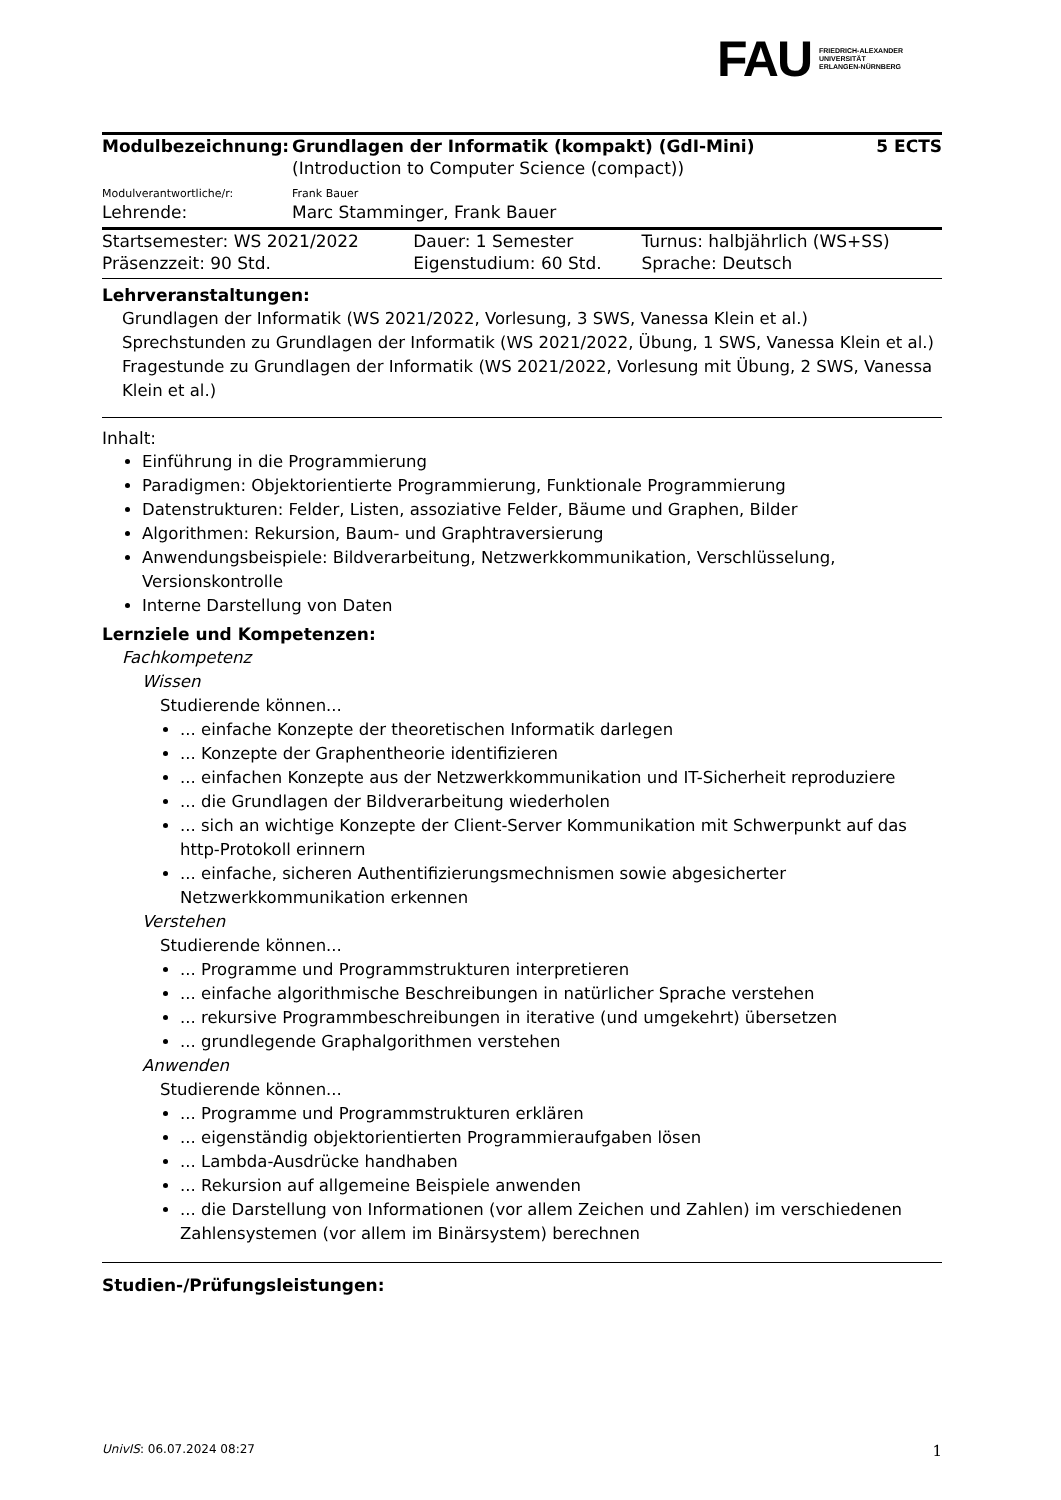FAU FRIEDRICH-ALEXANDER
UNIVERSITÄT
ERLANGEN-NÜRNBERG
| Modulbezeichnung: | Grundlagen der Informatik (kompakt) (GdI-Mini) | 5 ECTS |
| | (Introduction to Computer Science (compact)) | |
| Modulverantwortliche/r: | Frank Bauer | |
| Lehrende: | Marc Stamminger, Frank Bauer | |
| Startsemester: WS 2021/2022 | Dauer: 1 Semester | Turnus: halbjährlich (WS+SS) |
| Präsenzzeit: 90 Std. | Eigenstudium: 60 Std. | Sprache: Deutsch |
Lehrveranstaltungen:
Grundlagen der Informatik (WS 2021/2022, Vorlesung, 3 SWS, Vanessa Klein et al.)
Sprechstunden zu Grundlagen der Informatik (WS 2021/2022, Übung, 1 SWS, Vanessa Klein et al.)
Fragestunde zu Grundlagen der Informatik (WS 2021/2022, Vorlesung mit Übung, 2 SWS, Vanessa Klein et al.)
Inhalt:
Einführung in die Programmierung
Paradigmen: Objektorientierte Programmierung, Funktionale Programmierung
Datenstrukturen: Felder, Listen, assoziative Felder, Bäume und Graphen, Bilder
Algorithmen: Rekursion, Baum- und Graphtraversierung
Anwendungsbeispiele: Bildverarbeitung, Netzwerkkommunikation, Verschlüsselung, Versionskontrolle
Interne Darstellung von Daten
Lernziele und Kompetenzen:
Fachkompetenz
Wissen
Studierende können...
... einfache Konzepte der theoretischen Informatik darlegen
... Konzepte der Graphentheorie identifizieren
... einfachen Konzepte aus der Netzwerkkommunikation und IT-Sicherheit reproduziere
... die Grundlagen der Bildverarbeitung wiederholen
... sich an wichtige Konzepte der Client-Server Kommunikation mit Schwerpunkt auf das http-Protokoll erinnern
... einfache, sicheren Authentifizierungsmechnismen sowie abgesicherter Netzwerkkommunikation erkennen
Verstehen
Studierende können...
... Programme und Programmstrukturen interpretieren
... einfache algorithmische Beschreibungen in natürlicher Sprache verstehen
... rekursive Programmbeschreibungen in iterative (und umgekehrt) übersetzen
... grundlegende Graphalgorithmen verstehen
Anwenden
Studierende können...
... Programme und Programmstrukturen erklären
... eigenständig objektorientierten Programmieraufgaben lösen
... Lambda-Ausdrücke handhaben
... Rekursion auf allgemeine Beispiele anwenden
... die Darstellung von Informationen (vor allem Zeichen und Zahlen) im verschiedenen Zahlensystemen (vor allem im Binärsystem) berechnen
Studien-/Prüfungsleistungen:
UnivIS: 06.07.2024 08:27 1